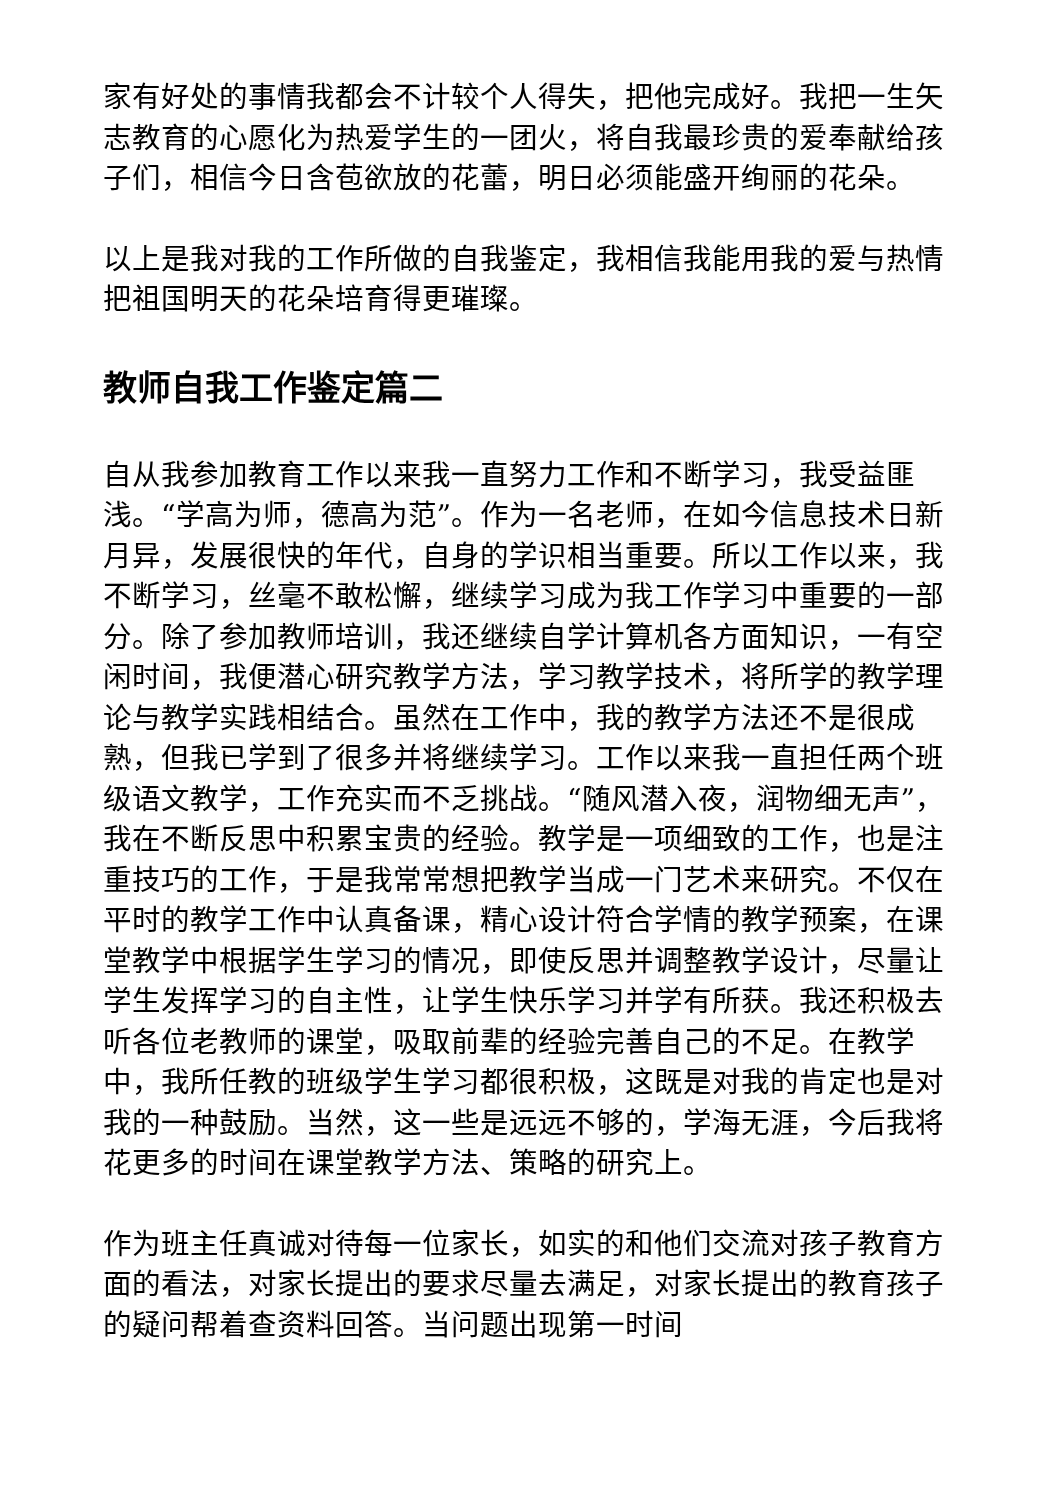家有好处的事情我都会不计较个人得失，把他完成好。我把一生矢志教育的心愿化为热爱学生的一团火，将自我最珍贵的爱奉献给孩子们，相信今日含苞欲放的花蕾，明日必须能盛开绚丽的花朵。
以上是我对我的工作所做的自我鉴定，我相信我能用我的爱与热情把祖国明天的花朵培育得更璀璨。
教师自我工作鉴定篇二
自从我参加教育工作以来我一直努力工作和不断学习，我受益匪浅。“学高为师，德高为范”。作为一名老师，在如今信息技术日新月异，发展很快的年代，自身的学识相当重要。所以工作以来，我不断学习，丝毫不敢松懈，继续学习成为我工作学习中重要的一部分。除了参加教师培训，我还继续自学计算机各方面知识，一有空闲时间，我便潜心研究教学方法，学习教学技术，将所学的教学理论与教学实践相结合。虽然在工作中，我的教学方法还不是很成熟，但我已学到了很多并将继续学习。工作以来我一直担任两个班级语文教学，工作充实而不乏挑战。“随风潜入夜，润物细无声”，我在不断反思中积累宝贵的经验。教学是一项细致的工作，也是注重技巧的工作，于是我常常想把教学当成一门艺术来研究。不仅在平时的教学工作中认真备课，精心设计符合学情的教学预案，在课堂教学中根据学生学习的情况，即使反思并调整教学设计，尽量让学生发挥学习的自主性，让学生快乐学习并学有所获。我还积极去听各位老教师的课堂，吸取前辈的经验完善自己的不足。在教学中，我所任教的班级学生学习都很积极，这既是对我的肯定也是对我的一种鼓励。当然，这一些是远远不够的，学海无涯，今后我将花更多的时间在课堂教学方法、策略的研究上。
作为班主任真诚对待每一位家长，如实的和他们交流对孩子教育方面的看法，对家长提出的要求尽量去满足，对家长提出的教育孩子的疑问帮着查资料回答。当问题出现第一时间